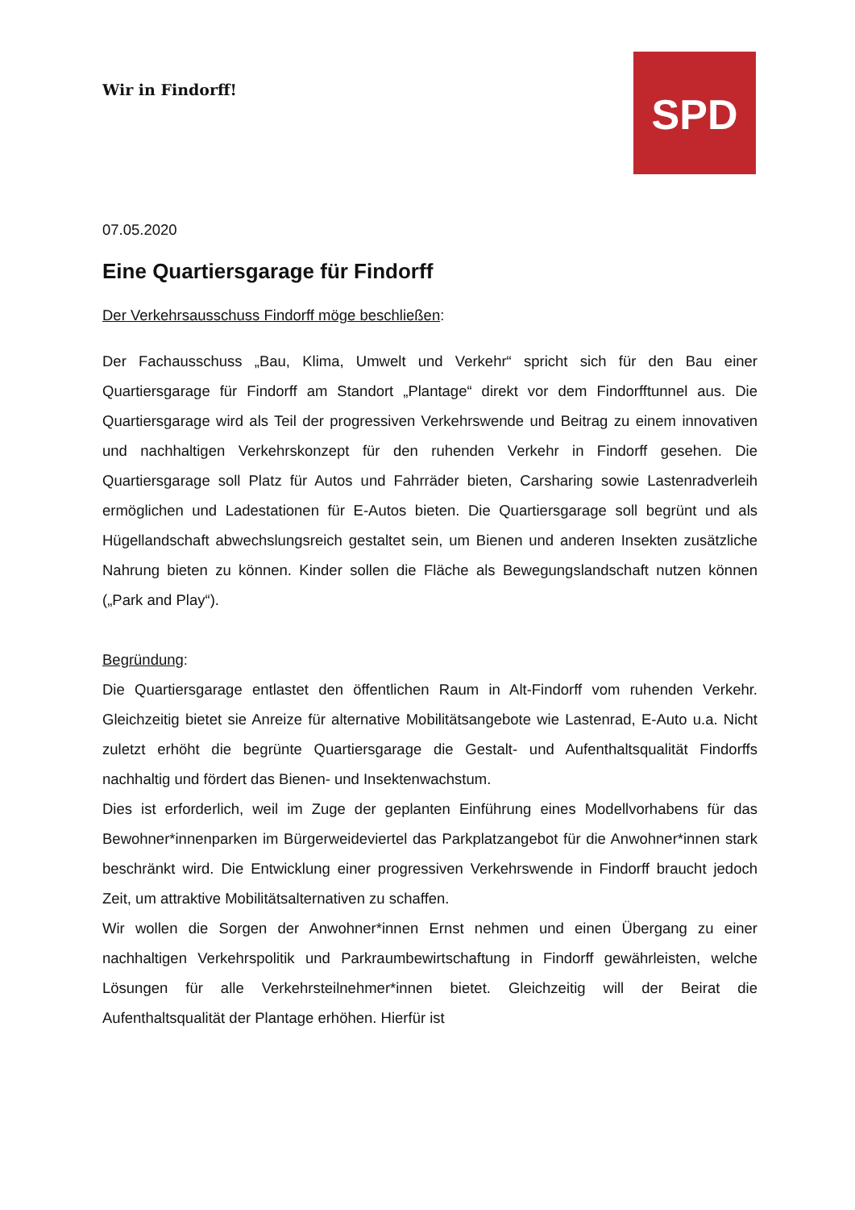Wir in Findorff! SPD
07.05.2020
Eine Quartiersgarage für Findorff
Der Verkehrsausschuss Findorff möge beschließen:
Der Fachausschuss „Bau, Klima, Umwelt und Verkehr“ spricht sich für den Bau einer Quartiersgarage für Findorff am Standort „Plantage“ direkt vor dem Findorfftunnel aus. Die Quartiersgarage wird als Teil der progressiven Verkehrswende und Beitrag zu einem innovativen und nachhaltigen Verkehrskonzept für den ruhenden Verkehr in Findorff gesehen. Die Quartiersgarage soll Platz für Autos und Fahrräder bieten, Carsharing sowie Lastenradverleih ermöglichen und Ladestationen für E-Autos bieten. Die Quartiersgarage soll begrünt und als Hügellandschaft abwechslungsreich gestaltet sein, um Bienen und anderen Insekten zusätzliche Nahrung bieten zu können. Kinder sollen die Fläche als Bewegungslandschaft nutzen können („Park and Play“).
Begründung:
Die Quartiersgarage entlastet den öffentlichen Raum in Alt-Findorff vom ruhenden Verkehr. Gleichzeitig bietet sie Anreize für alternative Mobilitätsangebote wie Lastenrad, E-Auto u.a. Nicht zuletzt erhöht die begrünte Quartiersgarage die Gestalt- und Aufenthaltsqualität Findorffs nachhaltig und fördert das Bienen- und Insektenwachstum.
Dies ist erforderlich, weil im Zuge der geplanten Einführung eines Modellvorhabens für das Bewohner*innenparken im Bürgerweideviertel das Parkplatzangebot für die Anwohner*innen stark beschränkt wird. Die Entwicklung einer progressiven Verkehrswende in Findorff braucht jedoch Zeit, um attraktive Mobilitätsalternativen zu schaffen.
Wir wollen die Sorgen der Anwohner*innen Ernst nehmen und einen Übergang zu einer nachhaltigen Verkehrspolitik und Parkraumbewirtschaftung in Findorff gewährleisten, welche Lösungen für alle Verkehrsteilnehmer*innen bietet. Gleichzeitig will der Beirat die Aufenthaltsqualität der Plantage erhöhen. Hierfür ist